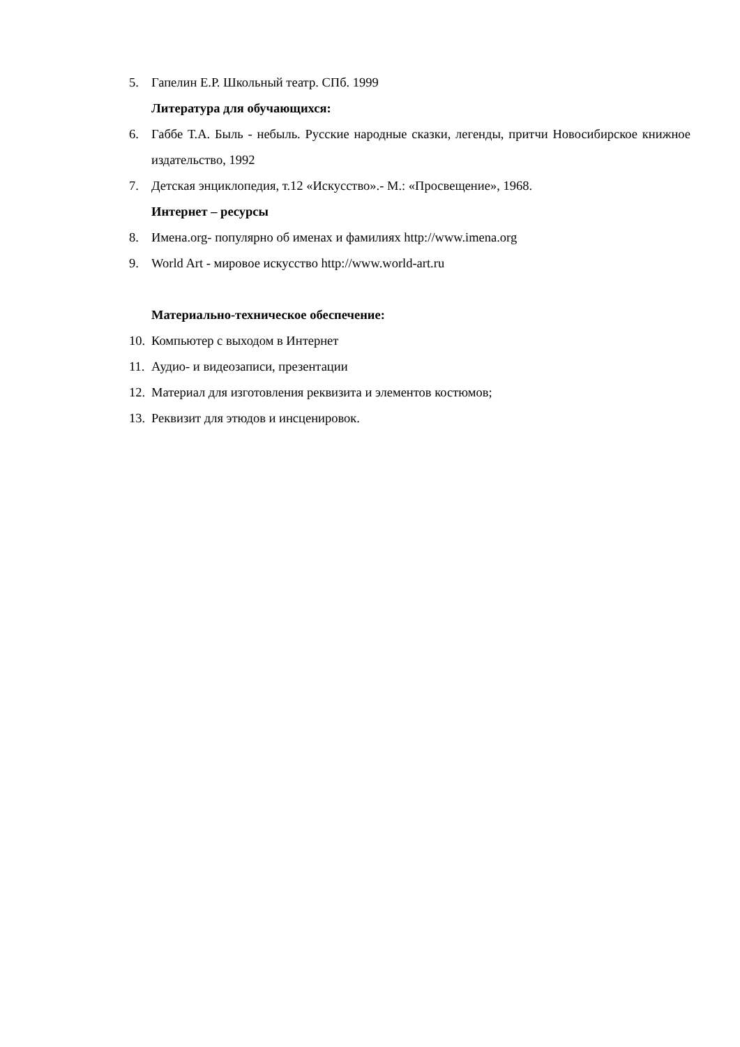5. Гапелин Е.Р. Школьный театр. СПб. 1999
Литература для обучающихся:
6. Габбе Т.А. Быль - небыль. Русские народные сказки, легенды, притчи Новосибирское книжное издательство, 1992
7. Детская энциклопедия, т.12 «Искусство».- М.: «Просвещение», 1968.
Интернет – ресурсы
8. Имена.org- популярно об именах и фамилиях http://www.imena.org
9. World Art - мировое искусство http://www.world-art.ru
Материально-техническое обеспечение:
10. Компьютер с выходом в Интернет
11. Аудио- и видеозаписи, презентации
12. Материал для изготовления реквизита и элементов костюмов;
13. Реквизит для этюдов и инсценировок.